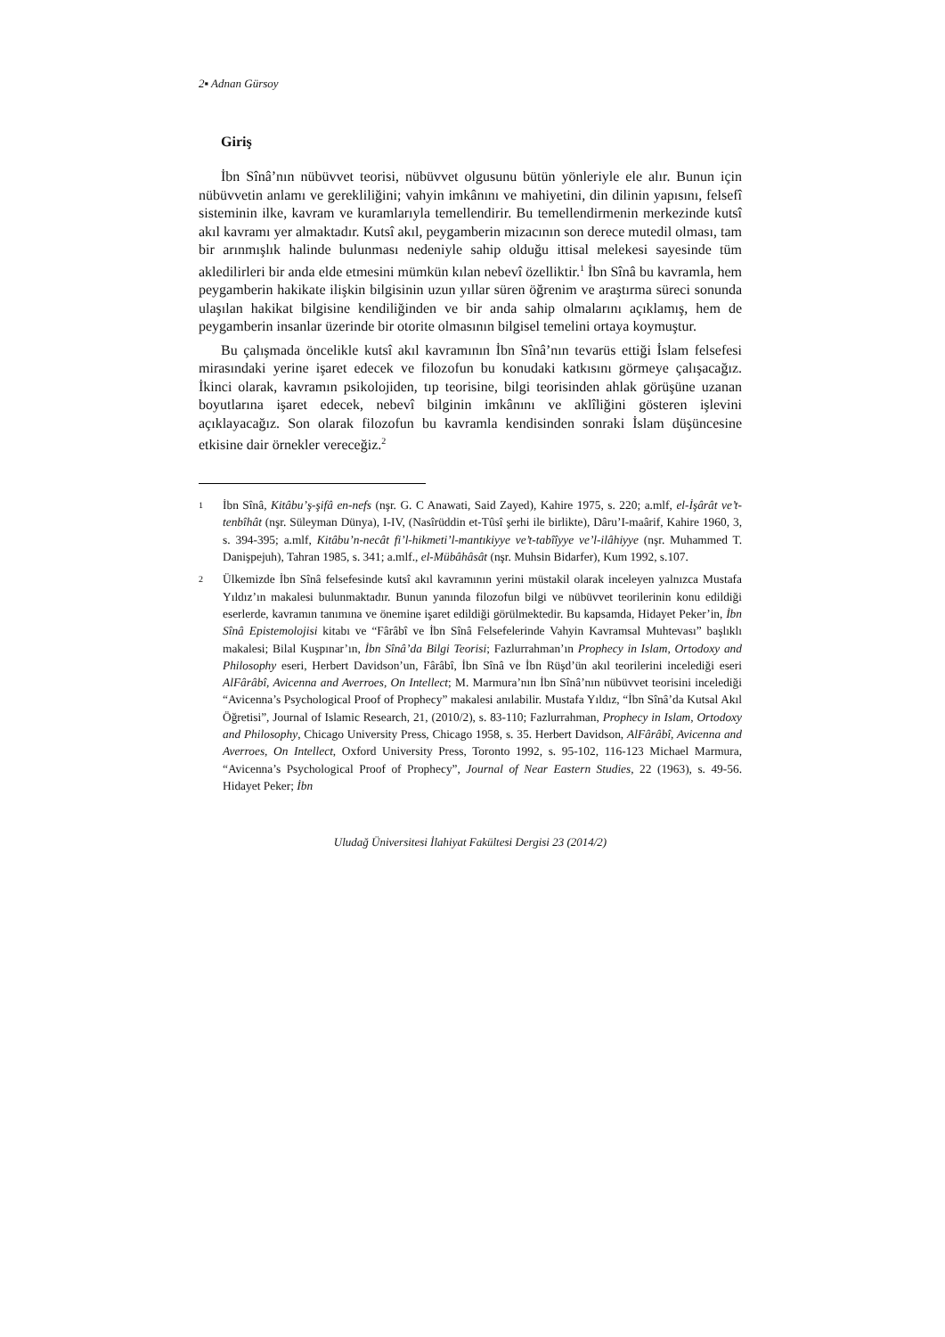2▪ Adnan Gürsoy
Giriş
İbn Sînâ’nın nübüvvet teorisi, nübüvvet olgusunu bütün yönleriyle ele alır. Bunun için nübüvvetin anlamı ve gerekliliğini; vahyin imkânını ve mahiyetini, din dilinin yapısını, felsefî sisteminin ilke, kavram ve kuramlarıyla temellendirir. Bu temellendirmenin merkezinde kutsî akıl kavramı yer almaktadır. Kutsî akıl, peygamberin mizacının son derece mutedil olması, tam bir arınmışlık halinde bulunması nedeniyle sahip olduğu ittisal melekesi sayesinde tüm akledilirleri bir anda elde etmesini mümkün kılan nebevî özelliktir.<sup>1</sup> İbn Sînâ bu kavramla, hem peygamberin hakikate ilişkin bilgisinin uzun yıllar süren öğrenim ve araştırma süreci sonunda ulaşılan hakikat bilgisine kendiliğinden ve bir anda sahip olmalarını açıklamış, hem de peygamberin insanlar üzerinde bir otorite olmasının bilgisel temelini ortaya koymuştur.
Bu çalışmada öncelikle kutsî akıl kavramının İbn Sînâ’nın tevarüs ettiği İslam felsefesi mirasındaki yerine işaret edecek ve filozofun bu konudaki katkısını görmeye çalışacağız. İkinci olarak, kavramın psikolojiden, tıp teorisine, bilgi teorisinden ahlak görüşüne uzanan boyutlarına işaret edecek, nebevî bilginin imkânını ve aklîliğini gösteren işlevini açıklayacağız. Son olarak filozofun bu kavramla kendisinden sonraki İslam düşüncesine etkisine dair örnekler vereceğiz.<sup>2</sup>
1 İbn Sînâ, Kitâbu’ş-şifâ en-nefs (nşr. G. C Anawati, Said Zayed), Kahire 1975, s. 220; a.mlf, el-İşârât ve’t-tenbîhât (nşr. Süleyman Dünya), I-IV, (Nasîrüddin et-Tûsî şerhi ile birlikte), Dâru’I-maârif, Kahire 1960, 3, s. 394-395; a.mlf, Kitâbu’n-necât fi’l-hikmeti’l-mantıkiyye ve’t-tabîîyye ve’l-ilâhiyye (nşr. Muhammed T. Danişpejuh), Tahran 1985, s. 341; a.mlf., el-Mübâhâsât (nşr. Muhsin Bidarfer), Kum 1992, s.107.
2 Ülkemizde İbn Sînâ felsefesinde kutsî akıl kavramının yerini müstakil olarak inceleyen yalnızca Mustafa Yıldız’ın makalesi bulunmaktadır. Bunun yanında filozofun bilgi ve nübüvvet teorilerinin konu edildiği eserlerde, kavramın tanımına ve önemine işaret edildiği görülmektedir. Bu kapsamda, Hidayet Peker’in, İbn Sînâ Epistemolojisi kitabı ve “Fârâbî ve İbn Sînâ Felsefelerinde Vahyin Kavramsal Muhtevası” başlıklı makalesi; Bilal Kuşpınar’ın, İbn Sînâ’da Bilgi Teorisi; Fazlurrahman’ın Prophecy in Islam, Ortodoxy and Philosophy eseri, Herbert Davidson’un, Fârâbî, İbn Sînâ ve İbn Rüşd’ün akıl teorilerini incelediği eseri AlFârâbî, Avicenna and Averroes, On Intellect; M. Marmura’nın İbn Sînâ’nın nübüvvet teorisini incelediği “Avicenna’s Psychological Proof of Prophecy” makalesi anılabilir. Mustafa Yıldız, “İbn Sînâ’da Kutsal Akıl Öğretisi”, Journal of Islamic Research, 21, (2010/2), s. 83-110; Fazlurrahman, Prophecy in Islam, Ortodoxy and Philosophy, Chicago University Press, Chicago 1958, s. 35. Herbert Davidson, AlFârâbî, Avicenna and Averroes, On Intellect, Oxford University Press, Toronto 1992, s. 95-102, 116-123 Michael Marmura, “Avicenna’s Psychological Proof of Prophecy”, Journal of Near Eastern Studies, 22 (1963), s. 49-56. Hidayet Peker; İbn
Uludağ Üniversitesi İlahiyat Fakültesi Dergisi 23 (2014/2)